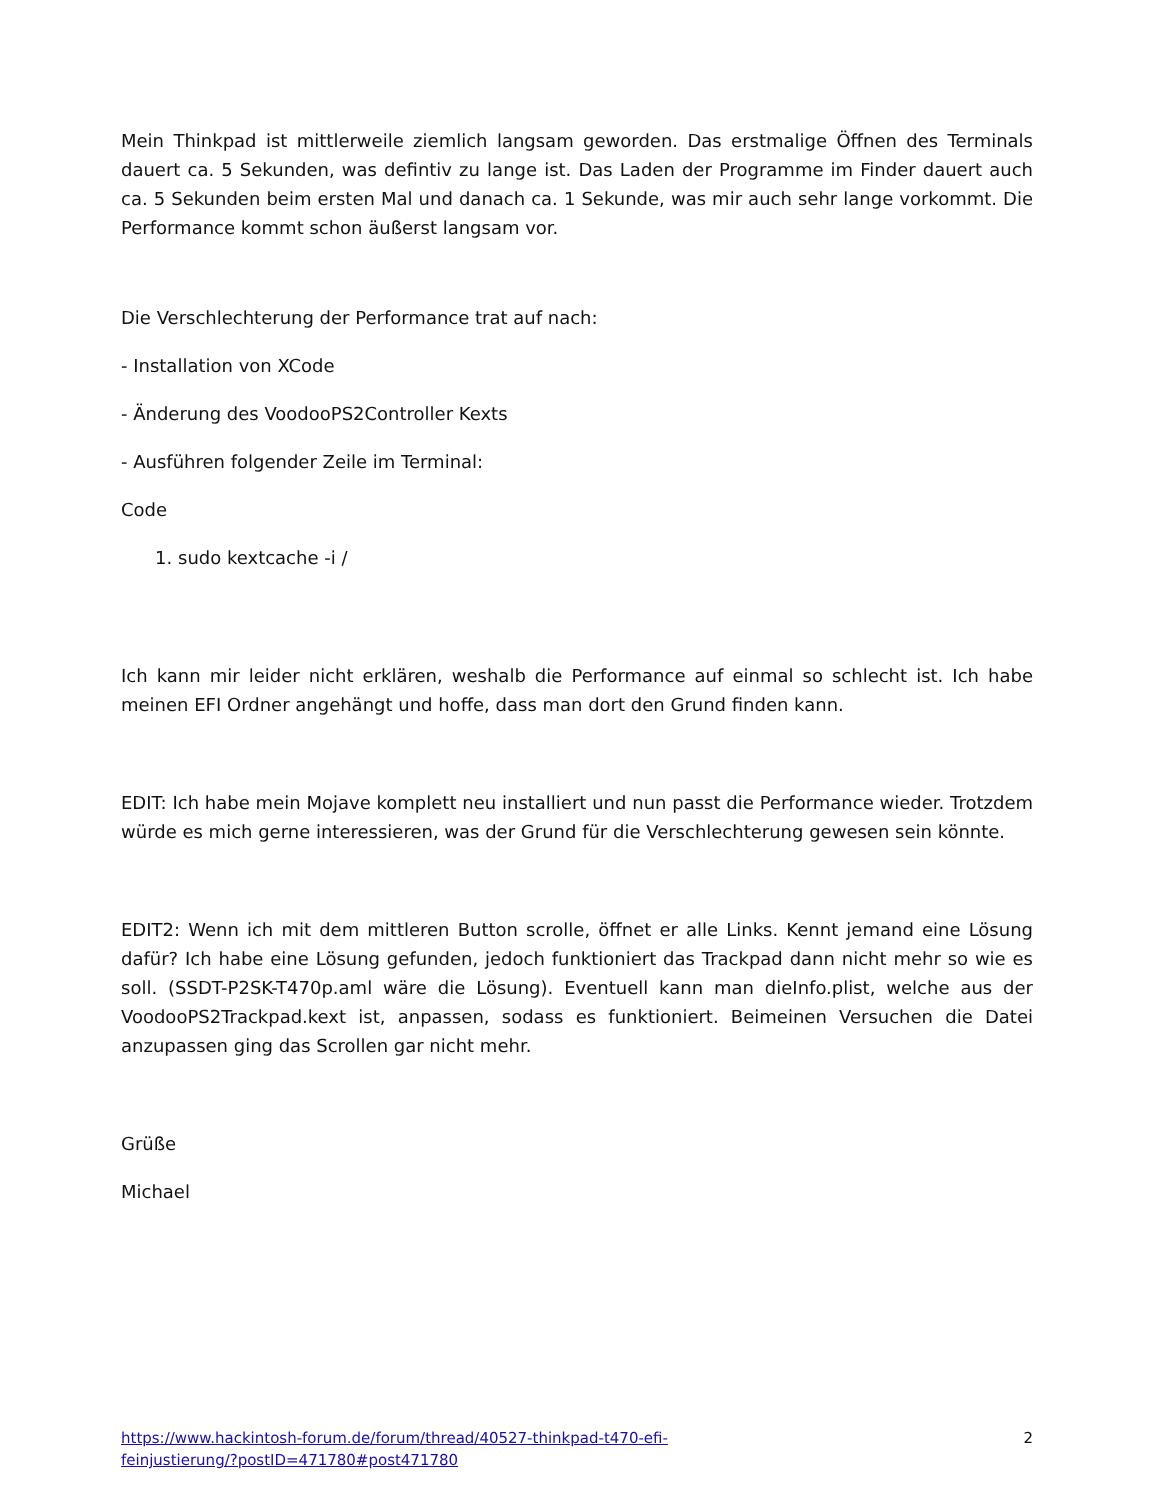Mein Thinkpad ist mittlerweile ziemlich langsam geworden. Das erstmalige Öffnen des Terminals dauert ca. 5 Sekunden, was defintiv zu lange ist. Das Laden der Programme im Finder dauert auch ca. 5 Sekunden beim ersten Mal und danach ca. 1 Sekunde, was mir auch sehr lange vorkommt. Die Performance kommt schon äußerst langsam vor.
Die Verschlechterung der Performance trat auf nach:
- Installation von XCode
- Änderung des VoodooPS2Controller Kexts
- Ausführen folgender Zeile im Terminal:
Code
1. sudo kextcache -i /
Ich kann mir leider nicht erklären, weshalb die Performance auf einmal so schlecht ist. Ich habe meinen EFI Ordner angehängt und hoffe, dass man dort den Grund finden kann.
EDIT: Ich habe mein Mojave komplett neu installiert und nun passt die Performance wieder. Trotzdem würde es mich gerne interessieren, was der Grund für die Verschlechterung gewesen sein könnte.
EDIT2: Wenn ich mit dem mittleren Button scrolle, öffnet er alle Links. Kennt jemand eine Lösung dafür? Ich habe eine Lösung gefunden, jedoch funktioniert das Trackpad dann nicht mehr so wie es soll. (SSDT-P2SK-T470p.aml wäre die Lösung). Eventuell kann man dieInfo.plist, welche aus der VoodooPS2Trackpad.kext ist, anpassen, sodass es funktioniert. Beimeinen Versuchen die Datei anzupassen ging das Scrollen gar nicht mehr.
Grüße
Michael
https://www.hackintosh-forum.de/forum/thread/40527-thinkpad-t470-efi-
feinjustierung/?postID=471780#post471780 2